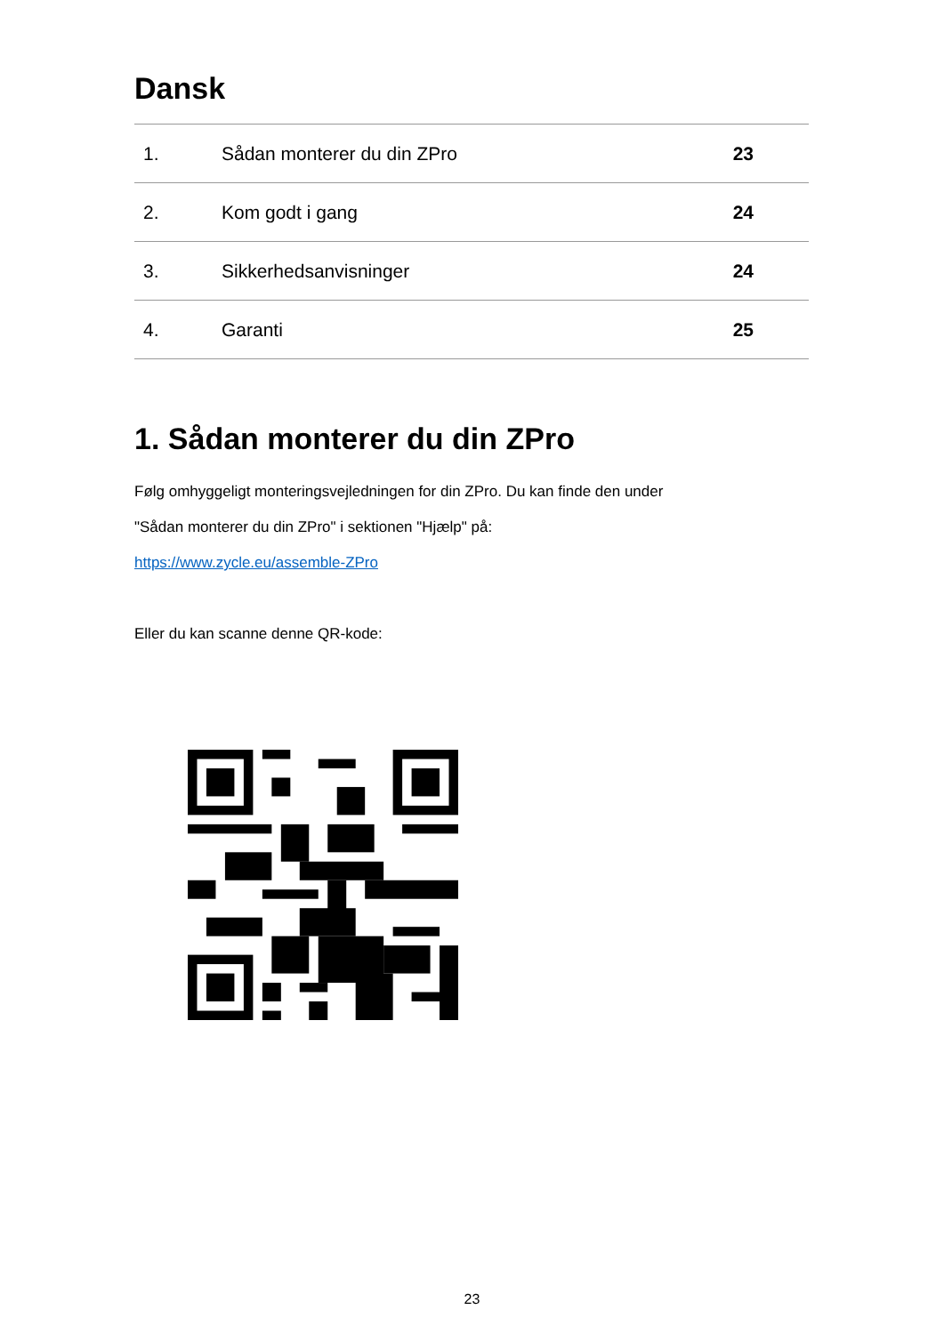Dansk
| 1. | Sådan monterer du din ZPro | 23 |
| 2. | Kom godt i gang | 24 |
| 3. | Sikkerhedsanvisninger | 24 |
| 4. | Garanti | 25 |
1. Sådan monterer du din ZPro
Følg omhyggeligt monteringsvejledningen for din ZPro. Du kan finde den under
"Sådan monterer du din ZPro" i sektionen "Hjælp" på:
https://www.zycle.eu/assemble-ZPro
Eller du kan scanne denne QR-kode:
23